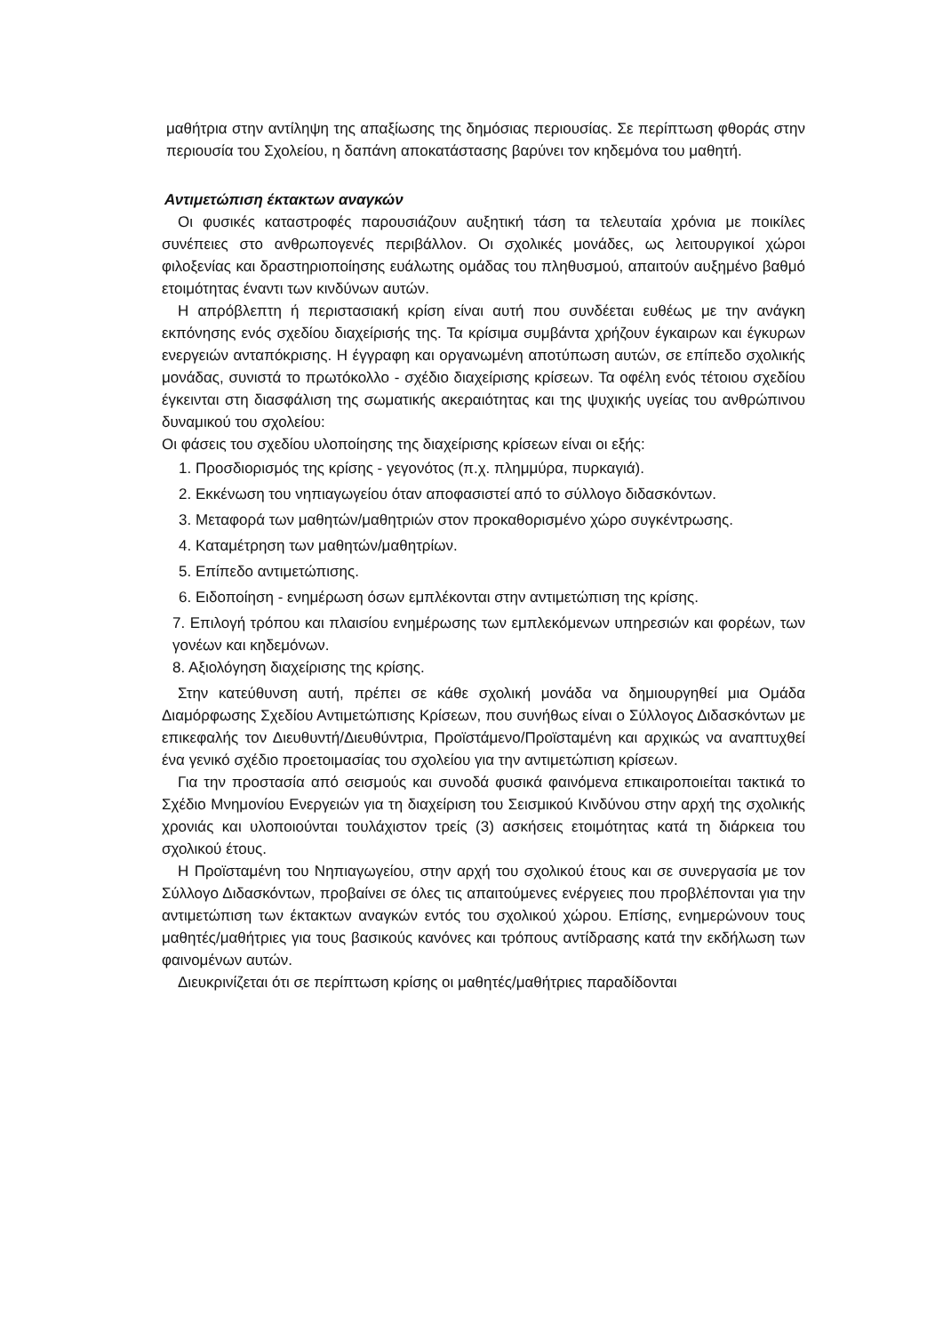μαθήτρια στην αντίληψη της απαξίωσης της δημόσιας περιουσίας. Σε περίπτωση φθοράς στην περιουσία του Σχολείου, η δαπάνη αποκατάστασης βαρύνει τον κηδεμόνα του μαθητή.
Αντιμετώπιση έκτακτων αναγκών
Οι φυσικές καταστροφές παρουσιάζουν αυξητική τάση τα τελευταία χρόνια με ποικίλες συνέπειες στο ανθρωπογενές περιβάλλον. Οι σχολικές μονάδες, ως λειτουργικοί χώροι φιλοξενίας και δραστηριοποίησης ευάλωτης ομάδας του πληθυσμού, απαιτούν αυξημένο βαθμό ετοιμότητας έναντι των κινδύνων αυτών.
Η απρόβλεπτη ή περιστασιακή κρίση είναι αυτή που συνδέεται ευθέως με την ανάγκη εκπόνησης ενός σχεδίου διαχείρισής της. Τα κρίσιμα συμβάντα χρήζουν έγκαιρων και έγκυρων ενεργειών ανταπόκρισης. Η έγγραφη και οργανωμένη αποτύπωση αυτών, σε επίπεδο σχολικής μονάδας, συνιστά το πρωτόκολλο - σχέδιο διαχείρισης κρίσεων. Τα οφέλη ενός τέτοιου σχεδίου έγκεινται στη διασφάλιση της σωματικής ακεραιότητας και της ψυχικής υγείας του ανθρώπινου δυναμικού του σχολείου:
Οι φάσεις του σχεδίου υλοποίησης της διαχείρισης κρίσεων είναι οι εξής:
1. Προσδιορισμός της κρίσης - γεγονότος (π.χ. πλημμύρα, πυρκαγιά).
2. Εκκένωση του νηπιαγωγείου όταν αποφασιστεί από το σύλλογο διδασκόντων.
3. Μεταφορά των μαθητών/μαθητριών στον προκαθορισμένο χώρο συγκέντρωσης.
4. Καταμέτρηση των μαθητών/μαθητρίων.
5. Επίπεδο αντιμετώπισης.
6. Ειδοποίηση - ενημέρωση όσων εμπλέκονται στην αντιμετώπιση της κρίσης.
7. Επιλογή τρόπου και πλαισίου ενημέρωσης των εμπλεκόμενων υπηρεσιών και φορέων, των γονέων και κηδεμόνων.
8. Αξιολόγηση διαχείρισης της κρίσης.
Στην κατεύθυνση αυτή, πρέπει σε κάθε σχολική μονάδα να δημιουργηθεί μια Ομάδα Διαμόρφωσης Σχεδίου Αντιμετώπισης Κρίσεων, που συνήθως είναι ο Σύλλογος Διδασκόντων με επικεφαλής τον Διευθυντή/Διευθύντρια, Προϊστάμενο/Προϊσταμένη και αρχικώς να αναπτυχθεί ένα γενικό σχέδιο προετοιμασίας του σχολείου για την αντιμετώπιση κρίσεων.
Για την προστασία από σεισμούς και συνοδά φυσικά φαινόμενα επικαιροποιείται τακτικά το Σχέδιο Μνημονίου Ενεργειών για τη διαχείριση του Σεισμικού Κινδύνου στην αρχή της σχολικής χρονιάς και υλοποιούνται τουλάχιστον τρείς (3) ασκήσεις ετοιμότητας κατά τη διάρκεια του σχολικού έτους.
Η Προϊσταμένη του Νηπιαγωγείου, στην αρχή του σχολικού έτους και σε συνεργασία με τον Σύλλογο Διδασκόντων, προβαίνει σε όλες τις απαιτούμενες ενέργειες που προβλέπονται για την αντιμετώπιση των έκτακτων αναγκών εντός του σχολικού χώρου. Επίσης, ενημερώνουν τους μαθητές/μαθήτριες για τους βασικούς κανόνες και τρόπους αντίδρασης κατά την εκδήλωση των φαινομένων αυτών.
Διευκρινίζεται ότι σε περίπτωση κρίσης οι μαθητές/μαθήτριες παραδίδονται